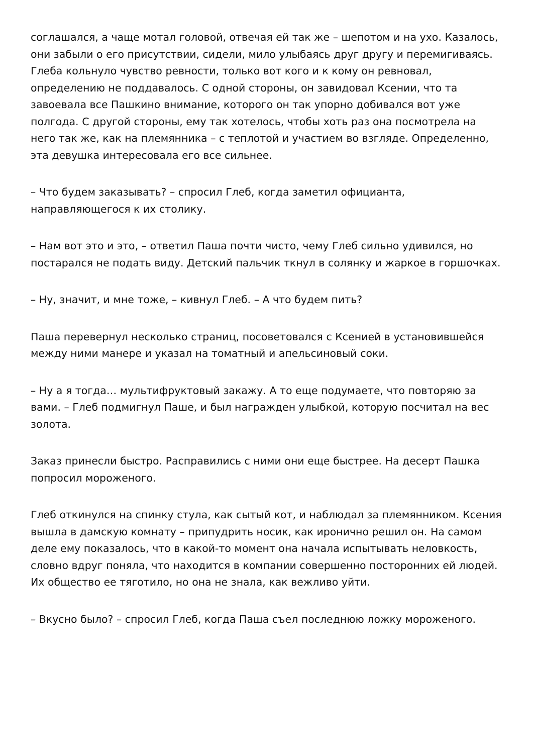соглашался, а чаще мотал головой, отвечая ей так же – шепотом и на ухо. Казалось, они забыли о его присутствии, сидели, мило улыбаясь друг другу и перемигиваясь. Глеба кольнуло чувство ревности, только вот кого и к кому он ревновал, определению не поддавалось. С одной стороны, он завидовал Ксении, что та завоевала все Пашкино внимание, которого он так упорно добивался вот уже полгода. С другой стороны, ему так хотелось, чтобы хоть раз она посмотрела на него так же, как на племянника – с теплотой и участием во взгляде. Определенно, эта девушка интересовала его все сильнее.
– Что будем заказывать? – спросил Глеб, когда заметил официанта, направляющегося к их столику.
– Нам вот это и это, – ответил Паша почти чисто, чему Глеб сильно удивился, но постарался не подать виду. Детский пальчик ткнул в солянку и жаркое в горшочках.
– Ну, значит, и мне тоже, – кивнул Глеб. – А что будем пить?
Паша перевернул несколько страниц, посоветовался с Ксенией в установившейся между ними манере и указал на томатный и апельсиновый соки.
– Ну а я тогда… мультифруктовый закажу. А то еще подумаете, что повторяю за вами. – Глеб подмигнул Паше, и был награжден улыбкой, которую посчитал на вес золота.
Заказ принесли быстро. Расправились с ними они еще быстрее. На десерт Пашка попросил мороженого.
Глеб откинулся на спинку стула, как сытый кот, и наблюдал за племянником. Ксения вышла в дамскую комнату – припудрить носик, как иронично решил он. На самом деле ему показалось, что в какой-то момент она начала испытывать неловкость, словно вдруг поняла, что находится в компании совершенно посторонних ей людей. Их общество ее тяготило, но она не знала, как вежливо уйти.
– Вкусно было? – спросил Глеб, когда Паша съел последнюю ложку мороженого.